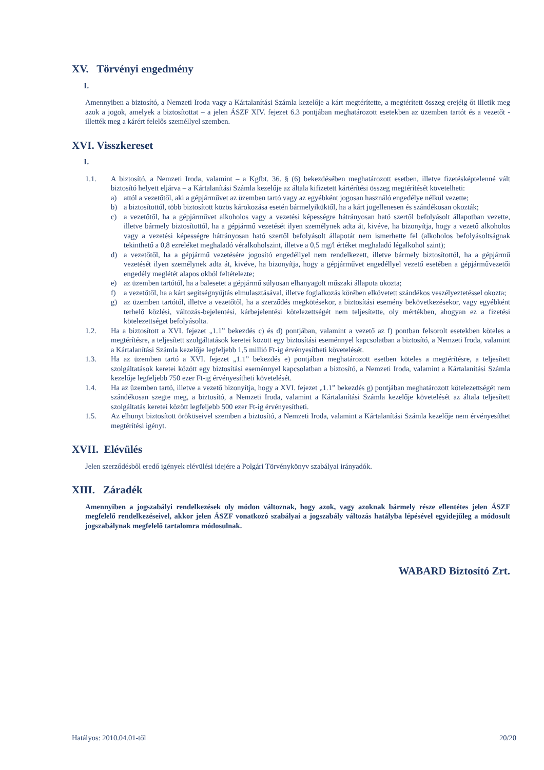XV. Törvényi engedmény
1.
Amennyiben a biztosító, a Nemzeti Iroda vagy a Kártalanítási Számla kezelője a kárt megtérítette, a megtérített összeg erejéig őt illetik meg azok a jogok, amelyek a biztosítottat – a jelen ÁSZF XIV. fejezet 6.3 pontjában meghatározott esetekben az üzemben tartót és a vezetőt - illették meg a kárért felelős személlyel szemben.
XVI. Visszkereset
1.
1.1. A biztosító, a Nemzeti Iroda, valamint – a Kgfbt. 36. § (6) bekezdésében meghatározott esetben, illetve fizetésképtelenné vált biztosító helyett eljárva – a Kártalanítási Számla kezelője az általa kifizetett kártérítési összeg megtérítését követelheti:
a) attól a vezetőtől, aki a gépjárművet az üzemben tartó vagy az egyébként jogosan használó engedélye nélkül vezette;
b) a biztosítottól, több biztosított közös károkozása esetén bármelyiküktől, ha a kárt jogellenesen és szándékosan okozták;
c) a vezetőtől, ha a gépjárművet alkoholos vagy a vezetési képességre hátrányosan ható szertől befolyásolt állapotban vezette, illetve bármely biztosítottól, ha a gépjármű vezetését ilyen személynek adta át, kivéve, ha bizonyítja, hogy a vezető alkoholos vagy a vezetési képességre hátrányosan ható szertől befolyásolt állapotát nem ismerhette fel (alkoholos befolyásoltságnak tekinthető a 0,8 ezreléket meghaladó véralkoholszint, illetve a 0,5 mg/l értéket meghaladó légalkohol szint);
d) a vezetőtől, ha a gépjármű vezetésére jogosító engedéllyel nem rendelkezett, illetve bármely biztosítottól, ha a gépjármű vezetését ilyen személynek adta át, kivéve, ha bizonyítja, hogy a gépjárművet engedéllyel vezető esetében a gépjárművezetői engedély meglétét alapos okból feltételezte;
e) az üzemben tartótól, ha a balesetet a gépjármű súlyosan elhanyagolt műszaki állapota okozta;
f) a vezetőtől, ha a kárt segítségnyújtás elmulasztásával, illetve foglalkozás körében elkövetett szándékos veszélyeztetéssel okozta;
g) az üzemben tartótól, illetve a vezetőtől, ha a szerződés megkötésekor, a biztosítási esemény bekövetkezésekor, vagy egyébként terhelő közlési, változás-bejelentési, kárbejelentési kötelezettségét nem teljesítette, oly mértékben, ahogyan ez a fizetési kötelezettséget befolyásolta.
1.2. Ha a biztosított a XVI. fejezet „1.1” bekezdés c) és d) pontjában, valamint a vezető az f) pontban felsorolt esetekben köteles a megtérítésre, a teljesített szolgáltatások keretei között egy biztosítási eseménnyel kapcsolatban a biztosító, a Nemzeti Iroda, valamint a Kártalanítási Számla kezelője legfeljebb 1,5 millió Ft-ig érvényesítheti követelését.
1.3. Ha az üzemben tartó a XVI. fejezet „1.1” bekezdés e) pontjában meghatározott esetben köteles a megtérítésre, a teljesített szolgáltatások keretei között egy biztosítási eseménnyel kapcsolatban a biztosító, a Nemzeti Iroda, valamint a Kártalanítási Számla kezelője legfeljebb 750 ezer Ft-ig érvényesítheti követelését.
1.4. Ha az üzemben tartó, illetve a vezető bizonyítja, hogy a XVI. fejezet „1.1” bekezdés g) pontjában meghatározott kötelezettségét nem szándékosan szegte meg, a biztosító, a Nemzeti Iroda, valamint a Kártalanítási Számla kezelője követelését az általa teljesített szolgáltatás keretei között legfeljebb 500 ezer Ft-ig érvényesítheti.
1.5. Az elhunyt biztosított örököseivel szemben a biztosító, a Nemzeti Iroda, valamint a Kártalanítási Számla kezelője nem érvényesíthet megtérítési igényt.
XVII. Elévülés
Jelen szerződésből eredő igények elévülési idejére a Polgári Törvénykönyv szabályai irányadók.
XIII. Záradék
Amennyiben a jogszabályi rendelkezések oly módon változnak, hogy azok, vagy azoknak bármely része ellentétes jelen ÁSZF megfelelő rendelkezéseivel, akkor jelen ÁSZF vonatkozó szabályai a jogszabály változás hatályba lépésével egyidejűleg a módosult jogszabálynak megfelelő tartalomra módosulnak.
WABARD Biztosító Zrt.
Hatályos: 2010.04.01-től 20/20